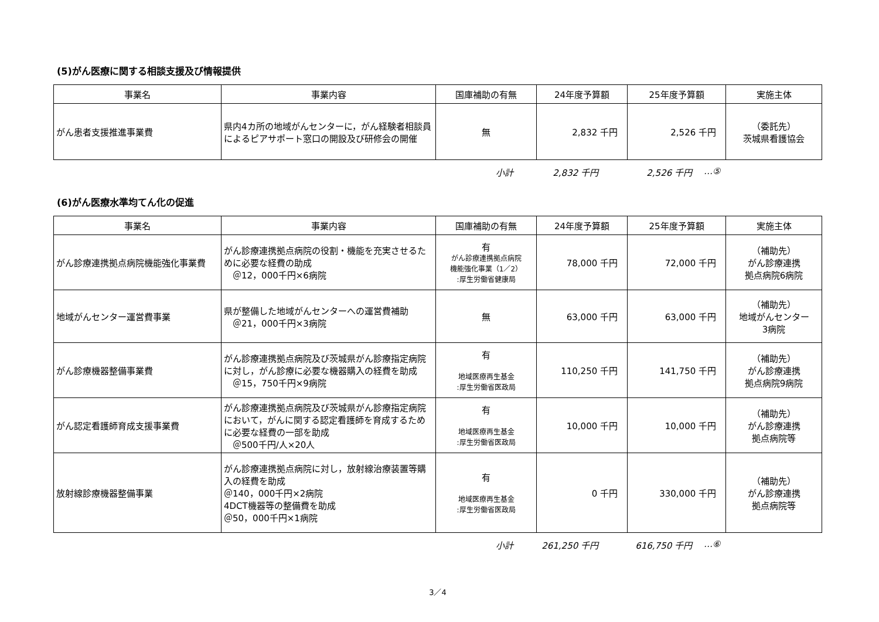(5)がん医療に関する相談支援及び情報提供
| 事業名 | 事業内容 | 国庫補助の有無 | 24年度予算額 | 25年度予算額 | 実施主体 |
| --- | --- | --- | --- | --- | --- |
| がん患者支援推進事業費 | 県内4カ所の地域がんセンターに，がん経験者相談員によるピアサポート窓口の開設及び研修会の開催 | 無 | 2,832 千円 | 2,526 千円 | （委託先） 茨城県看護協会 |
小計 2,832 千円 2,526 千円 …⑤
(6)がん医療水準均てん化の促進
| 事業名 | 事業内容 | 国庫補助の有無 | 24年度予算額 | 25年度予算額 | 実施主体 |
| --- | --- | --- | --- | --- | --- |
| がん診療連携拠点病院機能強化事業費 | がん診療連携拠点病院の役割・機能を充実させるために必要な経費の助成 ＠12，000千円×6病院 | 有 がん診療連携拠点病院 機能強化事業（1／2） :厚生労働省健康局 | 78,000 千円 | 72,000 千円 | （補助先） がん診療連携 拠点病院6病院 |
| 地域がんセンター運営費事業 | 県が整備した地域がんセンターへの運営費補助 ＠21，000千円×3病院 | 無 | 63,000 千円 | 63,000 千円 | （補助先） 地域がんセンター 3病院 |
| がん診療機器整備事業費 | がん診療連携拠点病院及び茨城県がん診療指定病院に対し，がん診療に必要な機器購入の経費を助成 ＠15，750千円×9病院 | 有 地域医療再生基金 :厚生労働省医政局 | 110,250 千円 | 141,750 千円 | （補助先） がん診療連携 拠点病院9病院 |
| がん認定看護師育成支援事業費 | がん診療連携拠点病院及び茨城県がん診療指定病院において，がんに関する認定看護師を育成するために必要な経費の一部を助成 ＠500千円/人×20人 | 有 地域医療再生基金 :厚生労働省医政局 | 10,000 千円 | 10,000 千円 | （補助先） がん診療連携 拠点病院等 |
| 放射線診療機器整備事業 | がん診療連携拠点病院に対し，放射線治療装置等購入の経費を助成 ＠140，000千円×2病院 4DCT機器等の整備費を助成 ＠50，000千円×1病院 | 有 地域医療再生基金 :厚生労働省医政局 | 0 千円 | 330,000 千円 | （補助先） がん診療連携 拠点病院等 |
小計 261,250 千円 616,750 千円 …⑥
3／4